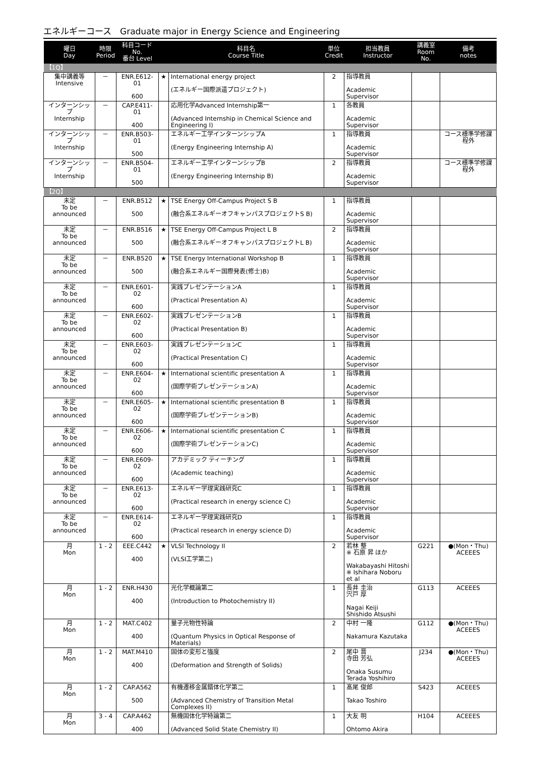エネルギーコース　Graduate major in Energy Science and Engineering
| 曜日 Day | 時限 Period | 科目コード No. 番台 Level | | 科目名 Course Title | 単位 Credit | 担当教員 Instructor | 講義室 Room No. | 備考 notes |
| --- | --- | --- | --- | --- | --- | --- | --- | --- |
| 【1Q】 | | | | | | | | |
| 集中講義等 Intensive | － | ENR.E612-01 600 | ★ | International energy project (エネルギー国際派遣プロジェクト) | 2 | 指導教員 Academic Supervisor | | |
| インターンシップ Internship | － | CAP.E411-01 400 | | 応用化学Advanced Internship第一 (Advanced Internship in Chemical Science and Engineering I) | 1 | 各教員 Academic Supervisor | | |
| インターンシップ Internship | － | ENR.B503-01 500 | | エネルギー工学インターンシップA (Energy Engineering Internship A) | 1 | 指導教員 Academic Supervisor | | コース標準学修課程外 |
| インターンシップ Internship | － | ENR.B504-01 500 | | エネルギー工学インターンシップB (Energy Engineering Internship B) | 2 | 指導教員 Academic Supervisor | | コース標準学修課程外 |
| 【2Q】 | | | | | | | | |
| 未定 To be announced | － | ENR.B512 500 | ★ | TSE Energy Off-Campus Project S B (融合系エネルギーオフキャンパスプロジェクトS B) | 1 | 指導教員 Academic Supervisor | | |
| 未定 To be announced | － | ENR.B516 500 | ★ | TSE Energy Off-Campus Project L B (融合系エネルギーオフキャンパスプロジェクトL B) | 2 | 指導教員 Academic Supervisor | | |
| 未定 To be announced | － | ENR.B520 500 | ★ | TSE Energy International Workshop B (融合系エネルギー国際発表(修士)B) | 1 | 指導教員 Academic Supervisor | | |
| 未定 To be announced | － | ENR.E601-02 600 | | 実践プレゼンテーションA (Practical Presentation A) | 1 | 指導教員 Academic Supervisor | | |
| 未定 To be announced | － | ENR.E602-02 600 | | 実践プレゼンテーションB (Practical Presentation B) | 1 | 指導教員 Academic Supervisor | | |
| 未定 To be announced | － | ENR.E603-02 600 | | 実践プレゼンテーションC (Practical Presentation C) | 1 | 指導教員 Academic Supervisor | | |
| 未定 To be announced | － | ENR.E604-02 600 | ★ | International scientific presentation A (国際学術プレゼンテーションA) | 1 | 指導教員 Academic Supervisor | | |
| 未定 To be announced | － | ENR.E605-02 600 | ★ | International scientific presentation B (国際学術プレゼンテーションB) | 1 | 指導教員 Academic Supervisor | | |
| 未定 To be announced | － | ENR.E606-02 600 | ★ | International scientific presentation C (国際学術プレゼンテーションC) | 1 | 指導教員 Academic Supervisor | | |
| 未定 To be announced | － | ENR.E609-02 600 | | アカデミック ティーチング (Academic teaching) | 1 | 指導教員 Academic Supervisor | | |
| 未定 To be announced | － | ENR.E613-02 600 | | エネルギー学理実践研究C (Practical research in energy science C) | 1 | 指導教員 Academic Supervisor | | |
| 未定 To be announced | － | ENR.E614-02 600 | | エネルギー学理実践研究D (Practical research in energy science D) | 1 | 指導教員 Academic Supervisor | | |
| 月 Mon | 1 - 2 | EEE.C442 400 | ★ | VLSI Technology II (VLSI工学第二) | 2 | 若林 整 ※ 石原 昇 ほか Wakabayashi Hitoshi ※ Ishihara Noboru et al | G221 | ●(Mon・Thu) ACEEES |
| 月 Mon | 1 - 2 | ENR.H430 400 | | 光化学概論第二 (Introduction to Photochemistry II) | 1 | 長井 圭治 宍戸 厚 Nagai Keiji Shishido Atsushi | G113 | ACEEES |
| 月 Mon | 1 - 2 | MAT.C402 400 | | 量子光物性特論 (Quantum Physics in Optical Response of Materials) | 2 | 中村 一隆 Nakamura Kazutaka | G112 | ●(Mon・Thu) ACEEES |
| 月 Mon | 1 - 2 | MAT.M410 400 | | 固体の変形と強度 (Deformation and Strength of Solids) | 2 | 尾中 晋 寺田 芳弘 Onaka Susumu Terada Yoshihiro | J234 | ●(Mon・Thu) ACEEES |
| 月 Mon | 1 - 2 | CAP.A562 500 | | 有機遷移金属錯体化学第二 (Advanced Chemistry of Transition Metal Complexes II) | 1 | 髙尾 俊郎 Takao Toshiro | S423 | ACEEES |
| 月 Mon | 3 - 4 | CAP.A462 400 | | 無機固体化学特論第二 (Advanced Solid State Chemistry II) | 1 | 大友 明 Ohtomo Akira | H104 | ACEEES |